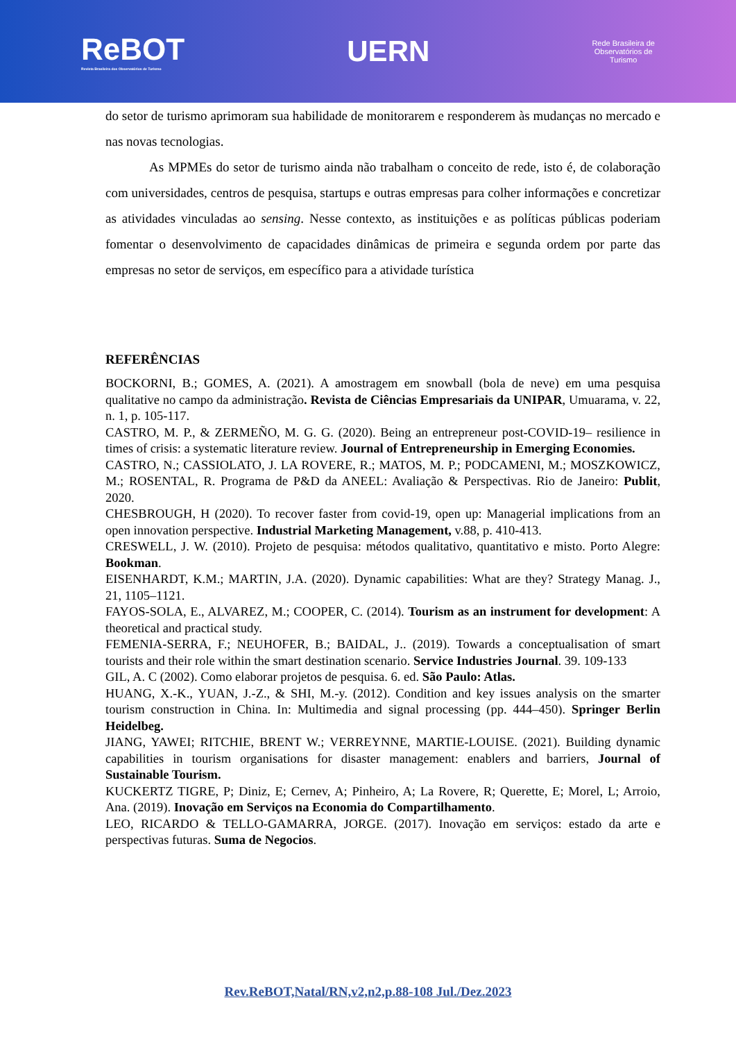ReBOT
Revista Brasileira dos Observatórios de Turismo
UERN
Rede Brasileira de
Observatórios de
Turismo
do setor de turismo aprimoram sua habilidade de monitorarem e responderem às mudanças no mercado e nas novas tecnologias.
As MPMEs do setor de turismo ainda não trabalham o conceito de rede, isto é, de colaboração com universidades, centros de pesquisa, startups e outras empresas para colher informações e concretizar as atividades vinculadas ao sensing. Nesse contexto, as instituições e as políticas públicas poderiam fomentar o desenvolvimento de capacidades dinâmicas de primeira e segunda ordem por parte das empresas no setor de serviços, em específico para a atividade turística
REFERÊNCIAS
BOCKORNI, B.; GOMES, A. (2021). A amostragem em snowball (bola de neve) em uma pesquisa qualitative no campo da administração. Revista de Ciências Empresariais da UNIPAR, Umuarama, v. 22, n. 1, p. 105-117.
CASTRO, M. P., & ZERMEÑO, M. G. G. (2020). Being an entrepreneur post-COVID-19– resilience in times of crisis: a systematic literature review. Journal of Entrepreneurship in Emerging Economies.
CASTRO, N.; CASSIOLATO, J. LA ROVERE, R.; MATOS, M. P.; PODCAMENI, M.; MOSZKOWICZ, M.; ROSENTAL, R. Programa de P&D da ANEEL: Avaliação & Perspectivas. Rio de Janeiro: Publit, 2020.
CHESBROUGH, H (2020). To recover faster from covid-19, open up: Managerial implications from an open innovation perspective. Industrial Marketing Management, v.88, p. 410-413.
CRESWELL, J. W. (2010). Projeto de pesquisa: métodos qualitativo, quantitativo e misto. Porto Alegre: Bookman.
EISENHARDT, K.M.; MARTIN, J.A. (2020). Dynamic capabilities: What are they? Strategy Manag. J., 21, 1105–1121.
FAYOS-SOLA, E., ALVAREZ, M.; COOPER, C. (2014). Tourism as an instrument for development: A theoretical and practical study.
FEMENIA-SERRA, F.; NEUHOFER, B.; BAIDAL, J.. (2019). Towards a conceptualisation of smart tourists and their role within the smart destination scenario. Service Industries Journal. 39. 109-133
GIL, A. C (2002). Como elaborar projetos de pesquisa. 6. ed. São Paulo: Atlas.
HUANG, X.-K., YUAN, J.-Z., & SHI, M.-y. (2012). Condition and key issues analysis on the smarter tourism construction in China. In: Multimedia and signal processing (pp. 444–450). Springer Berlin Heidelbeg.
JIANG, YAWEI; RITCHIE, BRENT W.; VERREYNNE, MARTIE-LOUISE. (2021). Building dynamic capabilities in tourism organisations for disaster management: enablers and barriers, Journal of Sustainable Tourism.
KUCKERTZ TIGRE, P; Diniz, E; Cernev, A; Pinheiro, A; La Rovere, R; Querette, E; Morel, L; Arroio, Ana. (2019). Inovação em Serviços na Economia do Compartilhamento.
LEO, RICARDO & TELLO-GAMARRA, JORGE. (2017). Inovação em serviços: estado da arte e perspectivas futuras. Suma de Negocios.
Rev.ReBOT,Natal/RN,v2,n2,p.88-108 Jul./Dez.2023